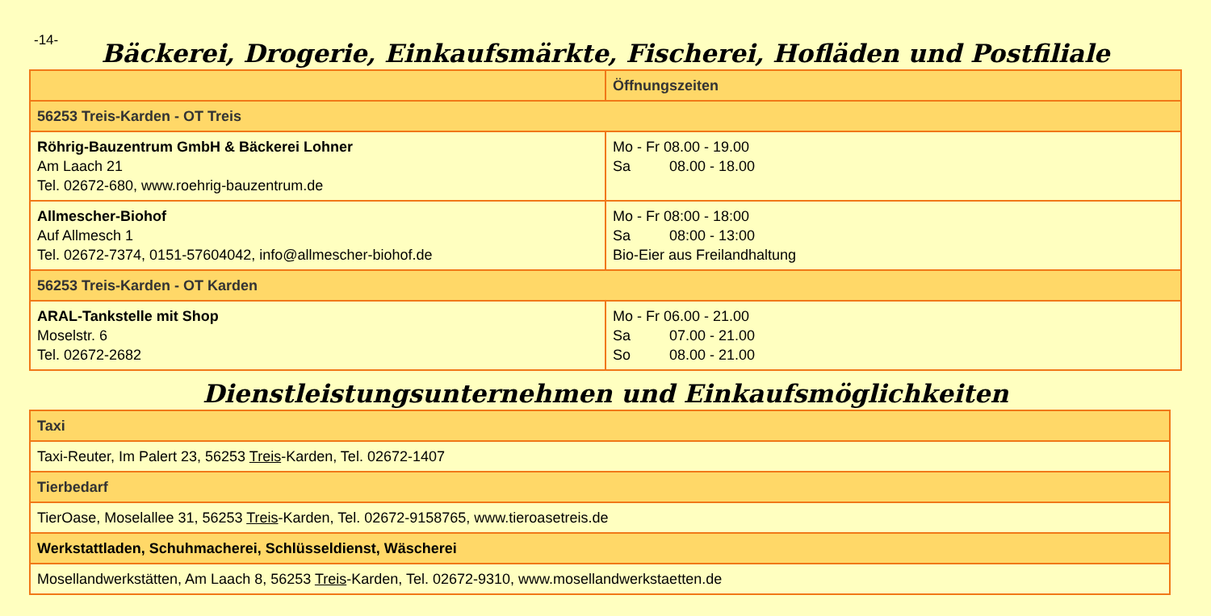-14-
Bäckerei, Drogerie, Einkaufsmärkte, Fischerei, Hofläden und Postfiliale
| | Öffnungszeiten |
| --- | --- |
| 56253 Treis-Karden - OT Treis | |
| Röhrig-Bauzentrum GmbH & Bäckerei Lohner Am Laach 21 Tel. 02672-680, www.roehrig-bauzentrum.de | Mo - Fr 08.00 - 19.00 Sa 08.00 - 18.00 |
| Allmescher-Biohof Auf Allmesch 1 Tel. 02672-7374, 0151-57604042, info@allmescher-biohof.de | Mo - Fr 08:00 - 18:00 Sa 08:00 - 13:00 Bio-Eier aus Freilandhaltung |
| 56253 Treis-Karden - OT Karden | |
| ARAL-Tankstelle mit Shop Moselstr. 6 Tel. 02672-2682 | Mo - Fr 06.00 - 21.00 Sa 07.00 - 21.00 So 08.00 - 21.00 |
Dienstleistungsunternehmen und Einkaufsmöglichkeiten
| Taxi |
| Taxi-Reuter, Im Palert 23, 56253 Treis -Karden, Tel. 02672-1407 |
| Tierbedarf |
| TierOase, Moselallee 31, 56253 Treis -Karden, Tel. 02672-9158765, www.tieroasetreis.de |
| Werkstattladen, Schuhmacherei, Schlüsseldienst, Wäscherei |
| Mosellandwerkstätten, Am Laach 8, 56253 Treis -Karden, Tel. 02672-9310, www.mosellandwerkstaetten.de |